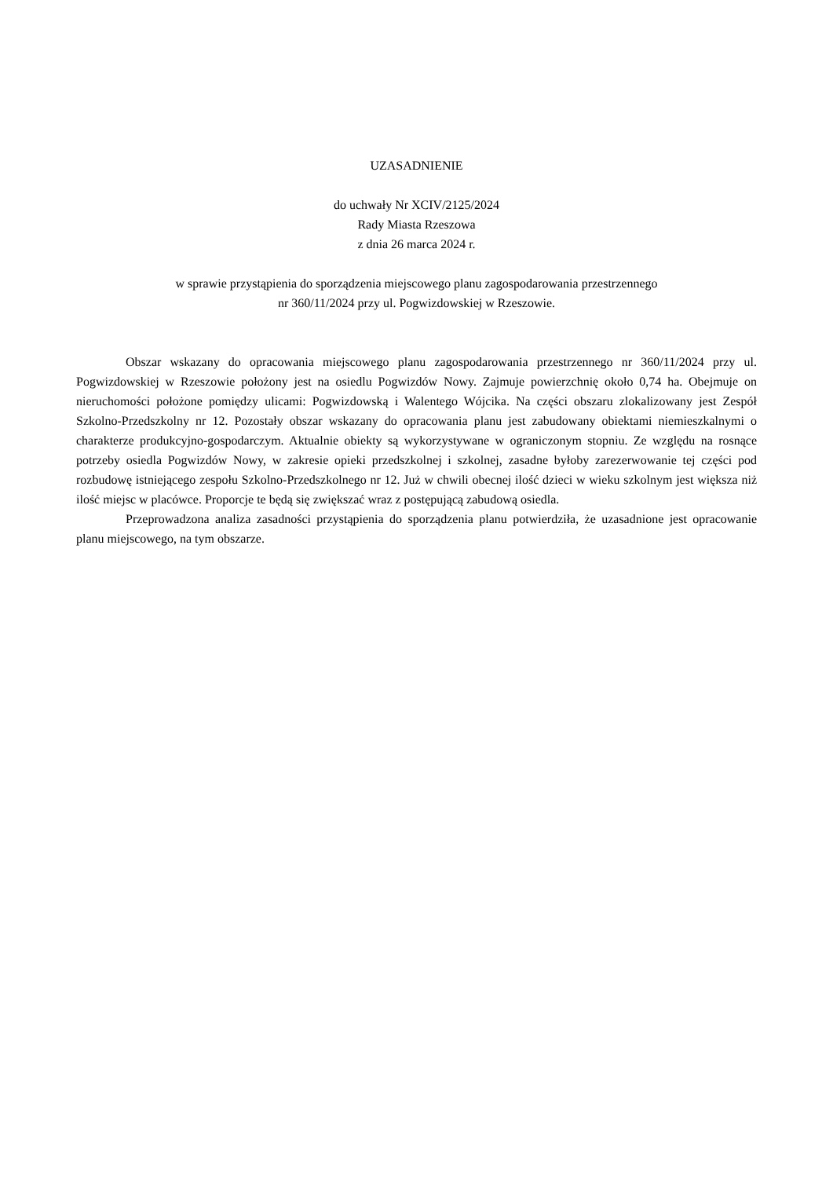UZASADNIENIE
do uchwały Nr XCIV/2125/2024
Rady Miasta Rzeszowa
z dnia 26 marca 2024 r.
w sprawie przystąpienia do sporządzenia miejscowego planu zagospodarowania przestrzennego
nr 360/11/2024 przy ul. Pogwizdowskiej w Rzeszowie.
Obszar wskazany do opracowania miejscowego planu zagospodarowania przestrzennego nr 360/11/2024 przy ul. Pogwizdowskiej w Rzeszowie położony jest na osiedlu Pogwizdów Nowy. Zajmuje powierzchnię około 0,74 ha. Obejmuje on nieruchomości położone pomiędzy ulicami: Pogwizdowską i Walentego Wójcika. Na części obszaru zlokalizowany jest Zespół Szkolno-Przedszkolny nr 12. Pozostały obszar wskazany do opracowania planu jest zabudowany obiektami niemieszkalnymi o charakterze produkcyjno-gospodarczym. Aktualnie obiekty są wykorzystywane w ograniczonym stopniu. Ze względu na rosnące potrzeby osiedla Pogwizdów Nowy, w zakresie opieki przedszkolnej i szkolnej, zasadne byłoby zarezerwowanie tej części pod rozbudowę istniejącego zespołu Szkolno-Przedszkolnego nr 12. Już w chwili obecnej ilość dzieci w wieku szkolnym jest większa niż ilość miejsc w placówce. Proporcje te będą się zwiększać wraz z postępującą zabudową osiedla.
Przeprowadzona analiza zasadności przystąpienia do sporządzenia planu potwierdziła, że uzasadnione jest opracowanie planu miejscowego, na tym obszarze.